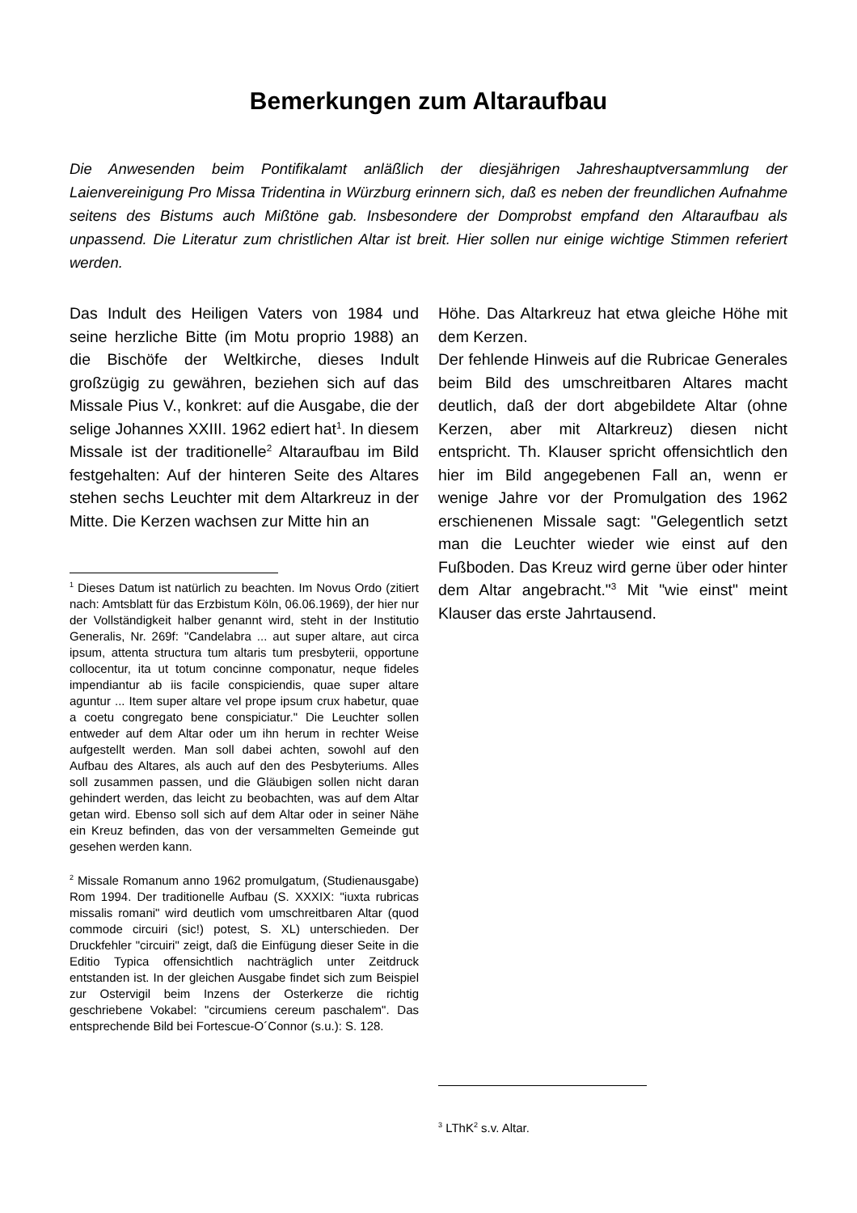Bemerkungen zum Altaraufbau
Die Anwesenden beim Pontifikalamt anläßlich der diesjährigen Jahreshauptversammlung der Laienvereinigung Pro Missa Tridentina in Würzburg erinnern sich, daß es neben der freundlichen Aufnahme seitens des Bistums auch Mißtöne gab. Insbesondere der Domprobst empfand den Altaraufbau als unpassend. Die Literatur zum christlichen Altar ist breit. Hier sollen nur einige wichtige Stimmen referiert werden.
Das Indult des Heiligen Vaters von 1984 und seine herzliche Bitte (im Motu proprio 1988) an die Bischöfe der Weltkirche, dieses Indult großzügig zu gewähren, beziehen sich auf das Missale Pius V., konkret: auf die Ausgabe, die der selige Johannes XXIII. 1962 ediert hat<sup>1</sup>. In diesem Missale ist der traditionelle<sup>2</sup> Altaraufbau im Bild festgehalten: Auf der hinteren Seite des Altares stehen sechs Leuchter mit dem Altarkreuz in der Mitte. Die Kerzen wachsen zur Mitte hin an
<sup>1</sup> Dieses Datum ist natürlich zu beachten. Im Novus Ordo (zitiert nach: Amtsblatt für das Erzbistum Köln, 06.06.1969), der hier nur der Vollständigkeit halber genannt wird, steht in der Institutio Generalis, Nr. 269f: "Candelabra ... aut super altare, aut circa ipsum, attenta structura tum altaris tum presbyterii, opportune collocentur, ita ut totum concinne componatur, neque fideles impendiantur ab iis facile conspiciendis, quae super altare aguntur ... Item super altare vel prope ipsum crux habetur, quae a coetu congregato bene conspiciatur." Die Leuchter sollen entweder auf dem Altar oder um ihn herum in rechter Weise aufgestellt werden. Man soll dabei achten, sowohl auf den Aufbau des Altares, als auch auf den des Pesbyteriums. Alles soll zusammen passen, und die Gläubigen sollen nicht daran gehindert werden, das leicht zu beobachten, was auf dem Altar getan wird. Ebenso soll sich auf dem Altar oder in seiner Nähe ein Kreuz befinden, das von der versammelten Gemeinde gut gesehen werden kann.
<sup>2</sup> Missale Romanum anno 1962 promulgatum, (Studienausgabe) Rom 1994. Der traditionelle Aufbau (S. XXXIX: "iuxta rubricas missalis romani" wird deutlich vom umschreitbaren Altar (quod commode circuiri (sic!) potest, S. XL) unterschieden. Der Druckfehler "circuiri" zeigt, daß die Einfügung dieser Seite in die Editio Typica offensichtlich nachträglich unter Zeitdruck entstanden ist. In der gleichen Ausgabe findet sich zum Beispiel zur Ostervigil beim Inzens der Osterkerze die richtig geschriebene Vokabel: "circumiens cereum paschalem". Das entsprechende Bild bei Fortescue-O´Connor (s.u.): S. 128.
Höhe. Das Altarkreuz hat etwa gleiche Höhe mit dem Kerzen.
Der fehlende Hinweis auf die Rubricae Generales beim Bild des umschreitbaren Altares macht deutlich, daß der dort abgebildete Altar (ohne Kerzen, aber mit Altarkreuz) diesen nicht entspricht. Th. Klauser spricht offensichtlich den hier im Bild angegebenen Fall an, wenn er wenige Jahre vor der Promulgation des 1962 erschienenen Missale sagt: "Gelegentlich setzt man die Leuchter wieder wie einst auf den Fußboden. Das Kreuz wird gerne über oder hinter dem Altar angebracht."<sup>3</sup> Mit "wie einst" meint Klauser das erste Jahrtausend.
<sup>3</sup> LThK<sup>2</sup> s.v. Altar.